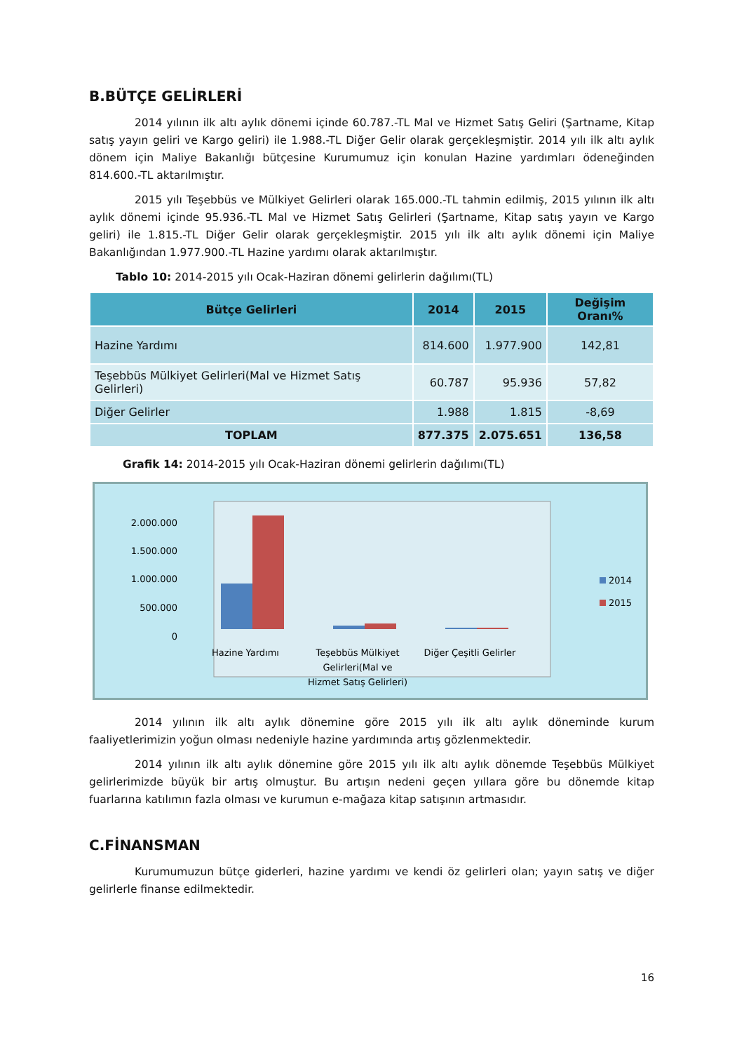B.BÜTÇE GELİRLERİ
2014 yılının ilk altı aylık dönemi içinde 60.787.-TL Mal ve Hizmet Satış Geliri (Şartname, Kitap satış yayın geliri ve Kargo geliri) ile 1.988.-TL Diğer Gelir olarak gerçekleşmiştir. 2014 yılı ilk altı aylık dönem için Maliye Bakanlığı bütçesine Kurumumuz için konulan Hazine yardımları ödeneğinden 814.600.-TL aktarılmıştır.
2015 yılı Teşebbüs ve Mülkiyet Gelirleri olarak 165.000.-TL tahmin edilmiş, 2015 yılının ilk altı aylık dönemi içinde 95.936.-TL Mal ve Hizmet Satış Gelirleri (Şartname, Kitap satış yayın ve Kargo geliri) ile 1.815.-TL Diğer Gelir olarak gerçekleşmiştir. 2015 yılı ilk altı aylık dönemi için Maliye Bakanlığından 1.977.900.-TL Hazine yardımı olarak aktarılmıştır.
Tablo 10: 2014-2015 yılı Ocak-Haziran dönemi gelirlerin dağılımı(TL)
| Bütçe Gelirleri | 2014 | 2015 | Değişim Oranı% |
| --- | --- | --- | --- |
| Hazine Yardımı | 814.600 | 1.977.900 | 142,81 |
| Teşebbüs Mülkiyet Gelirleri(Mal ve Hizmet Satış Gelirleri) | 60.787 | 95.936 | 57,82 |
| Diğer Gelirler | 1.988 | 1.815 | -8,69 |
| TOPLAM | 877.375 | 2.075.651 | 136,58 |
Grafik 14: 2014-2015 yılı Ocak-Haziran dönemi gelirlerin dağılımı(TL)
2.000.000
1.500.000
1.000.000
500.000
0
Hazine Yardımı
Teşebbüs Mülkiyet
Gelirleri(Mal ve
Hizmet Satış Gelirleri)
Diğer Çeşitli Gelirler
2014
2015
2014 yılının ilk altı aylık dönemine göre 2015 yılı ilk altı aylık döneminde kurum faaliyetlerimizin yoğun olması nedeniyle hazine yardımında artış gözlenmektedir.
2014 yılının ilk altı aylık dönemine göre 2015 yılı ilk altı aylık dönemde Teşebbüs Mülkiyet gelirlerimizde büyük bir artış olmuştur. Bu artışın nedeni geçen yıllara göre bu dönemde kitap fuarlarına katılımın fazla olması ve kurumun e-mağaza kitap satışının artmasıdır.
C.FİNANSMAN
Kurumumuzun bütçe giderleri, hazine yardımı ve kendi öz gelirleri olan; yayın satış ve diğer gelirlerle finanse edilmektedir.
16